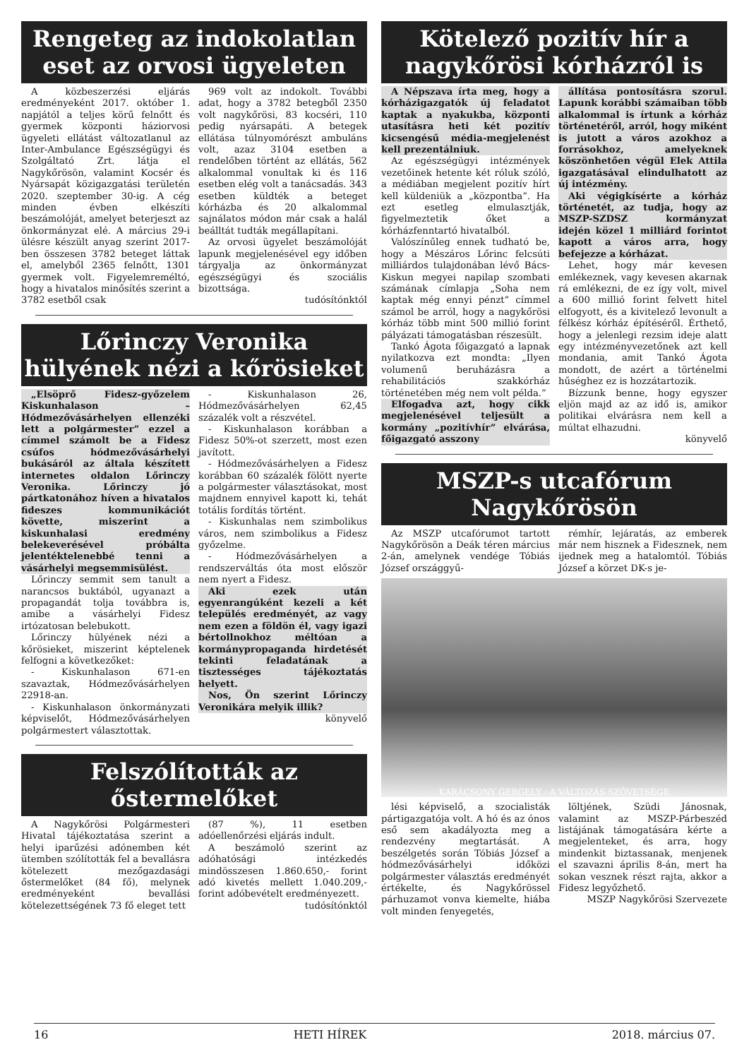Rengeteg az indokolatlan eset az orvosi ügyeleten
A közbeszerzési eljárás eredményeként 2017. október 1. napjától a teljes körű felnőtt és gyermek központi háziorvosi ügyeleti ellátást változatlanul az Inter-Ambulance Egészségügyi és Szolgáltató Zrt. látja el Nagykőrösön, valamint Kocsér és Nyársapát közigazgatási területén 2020. szeptember 30-ig. A cég minden évben elkészíti beszámolóját, amelyet beterjeszt az önkormányzat elé. A március 29-i ülésre készült anyag szerint 2017-ben összesen 3782 beteget láttak el, amelyből 2365 felnőtt, 1301 gyermek volt. Figyelemreméltó, hogy a hivatalos minősítés szerint a 3782 esetből csak
969 volt az indokolt. További adat, hogy a 3782 betegből 2350 volt nagykőrösi, 83 kocséri, 110 pedig nyársapáti. A betegek ellátása túlnyomórészt ambuláns volt, azaz 3104 esetben a rendelőben történt az ellátás, 562 alkalommal vonultak ki és 116 esetben elég volt a tanácsadás. 343 esetben küldték a beteget kórházba és 20 alkalommal sajnálatos módon már csak a halál beálltát tudták megállapítani.
Az orvosi ügyelet beszámolóját lapunk megjelenésével egy időben tárgyalja az önkormányzat egészségügyi és szociális bizottsága.
tudósítónktól
Lőrinczy Veronika hülyének nézi a kőrösieket
„Elsöprő Fidesz-győzelem Kiskunhalason – Hódmezővásárhelyen ellenzéki lett a polgármester” ezzel a címmel számolt be a Fidesz csúfos hódmezővásárhelyi bukásáról az általa készített internetes oldalon Lőrinczy Veronika. Lőrinczy jó pártkatonához híven a hivatalos fideszes kommunikációt követte, miszerint a kiskunhalasi eredmény belekeverésével próbálta jelentéktelenebbé tenni a vásárhelyi megsemmisülést.
Lőrinczy semmit sem tanult a narancsos buktából, ugyanazt a propagandát tolja továbbra is, amibe a vásárhelyi Fidesz irtózatosan belebukott.
Lőrinczy hülyének nézi a kőrösieket, miszerint képtelenek felfogni a következőket:
- Kiskunhalason 671-en szavaztak, Hódmezővásárhelyen 22918-an.
- Kiskunhalason önkormányzati képviselőt, Hódmezővásárhelyen polgármestert választottak.
- Kiskunhalason 26, Hódmezővásárhelyen 62,45 százalék volt a részvétel.
- Kiskunhalason korábban a Fidesz 50%-ot szerzett, most ezen javított.
- Hódmezővásárhelyen a Fidesz korábban 60 százalék fölött nyerte a polgármester választásokat, most majdnem ennyivel kapott ki, tehát totális fordítás történt.
- Kiskunhalas nem szimbolikus város, nem szimbolikus a Fidesz győzelme.
- Hódmezővásárhelyen a rendszerváltás óta most először nem nyert a Fidesz.
Aki ezek után egyenrangúként kezeli a két település eredményét, az vagy nem ezen a földön él, vagy igazi bértollnokhoz méltóan a kormánypropaganda hirdetését tekinti feladatának a tisztességes tájékoztatás helyett.
Nos, Ön szerint Lőrinczy Veronikára melyik illik?
könyvelő
Felszólították az őstermelőket
A Nagykőrösi Polgármesteri Hivatal tájékoztatása szerint a helyi iparűzési adónemben két ütemben szólították fel a bevallásra kötelezett mezőgazdasági őstermelőket (84 fő), melynek eredményeként bevallási kötelezettségének 73 fő eleget tett
(87 %), 11 esetben adóellenőrzési eljárás indult.
A beszámoló szerint az adóhatósági intézkedés mindösszesen 1.860.650,- forint adó kivetés mellett 1.040.209,- forint adóbevételt eredményezett.
tudósítónktól
Kötelező pozitív hír a nagykőrösi kórházról is
A Népszava írta meg, hogy a kórházigazgatók új feladatot kaptak a nyakukba, központi utasításra heti két pozitív kicsengésű média-megjelenést kell prezentálniuk.
Az egészségügyi intézmények vezetőinek hetente két róluk szóló, a médiában megjelent pozitív hírt kell küldeniük a „központba”. Ha ezt esetleg elmulasztják, figyelmeztetik őket a kórházfenntartó hivatalból.
Valószínűleg ennek tudható be, hogy a Mészáros Lőrinc felcsúti milliárdos tulajdonában lévő Bács-Kiskun megyei napilap szombati számának címlapja „Soha nem kaptak még ennyi pénzt” címmel számol be arról, hogy a nagykőrösi kórház több mint 500 millió forint pályázati támogatásban részesült.
Tankó Ágota főigazgató a lapnak nyilatkozva ezt mondta: „Ilyen volumenű beruházásra a rehabilitációs szakkórház történetében még nem volt példa.”
Elfogadva azt, hogy cikk megjelenésével teljesült a kormány „pozitívhír” elvárása, főigazgató asszony
állítása pontosításra szorul. Lapunk korábbi számaiban több alkalommal is írtunk a kórház történetéről, arról, hogy miként is jutott a város azokhoz a forrásokhoz, amelyeknek köszönhetően végül Elek Attila igazgatásával elindulhatott az új intézmény.
Aki végigkísérte a kórház történetét, az tudja, hogy az MSZP-SZDSZ kormányzat idején közel 1 milliárd forintot kapott a város arra, hogy befejezze a kórházat.
Lehet, hogy már kevesen emlékeznek, vagy kevesen akarnak rá emlékezni, de ez így volt, mivel a 600 millió forint felvett hitel elfogyott, és a kivitelező levonult a félkész kórház építéséről. Érthető, hogy a jelenlegi rezsim ideje alatt egy intézményvezetőnek azt kell mondania, amit Tankó Ágota mondott, de azért a történelmi hűséghez ez is hozzátartozik.
Bízzunk benne, hogy egyszer eljön majd az az idő is, amikor politikai elvárásra nem kell a múltat elhazudni.
könyvelő
MSZP-s utcafórum Nagykőrösön
Az MSZP utcafórumot tartott Nagykőrösön a Deák téren március 2-án, amelynek vendége Tóbiás József országgyű-
rémhír, lejáratás, az emberek már nem hisznek a Fidesznek, nem ijednek meg a hatalomtól. Tóbiás József a körzet DK-s je-
KARÁCSONY GERGELY · A VÁLTOZÁS SZÖVETSÉGE
lési képviselő, a szocialisták pártigazgatója volt. A hó és az ónos eső sem akadályozta meg a rendezvény megtartását. A beszélgetés során Tóbiás József a hódmezővásárhelyi időközi polgármester választás eredményét értékelte, és Nagykőrössel párhuzamot vonva kiemelte, hiába volt minden fenyegetés,
löltjének, Szüdi Jánosnak, valamint az MSZP-Párbeszéd listájának támogatására kérte a megjelenteket, és arra, hogy mindenkit biztassanak, menjenek el szavazni április 8-án, mert ha sokan vesznek részt rajta, akkor a Fidesz legyőzhető.
MSZP Nagykőrösi Szervezete
16 HETI HÍREK 2018. március 07.